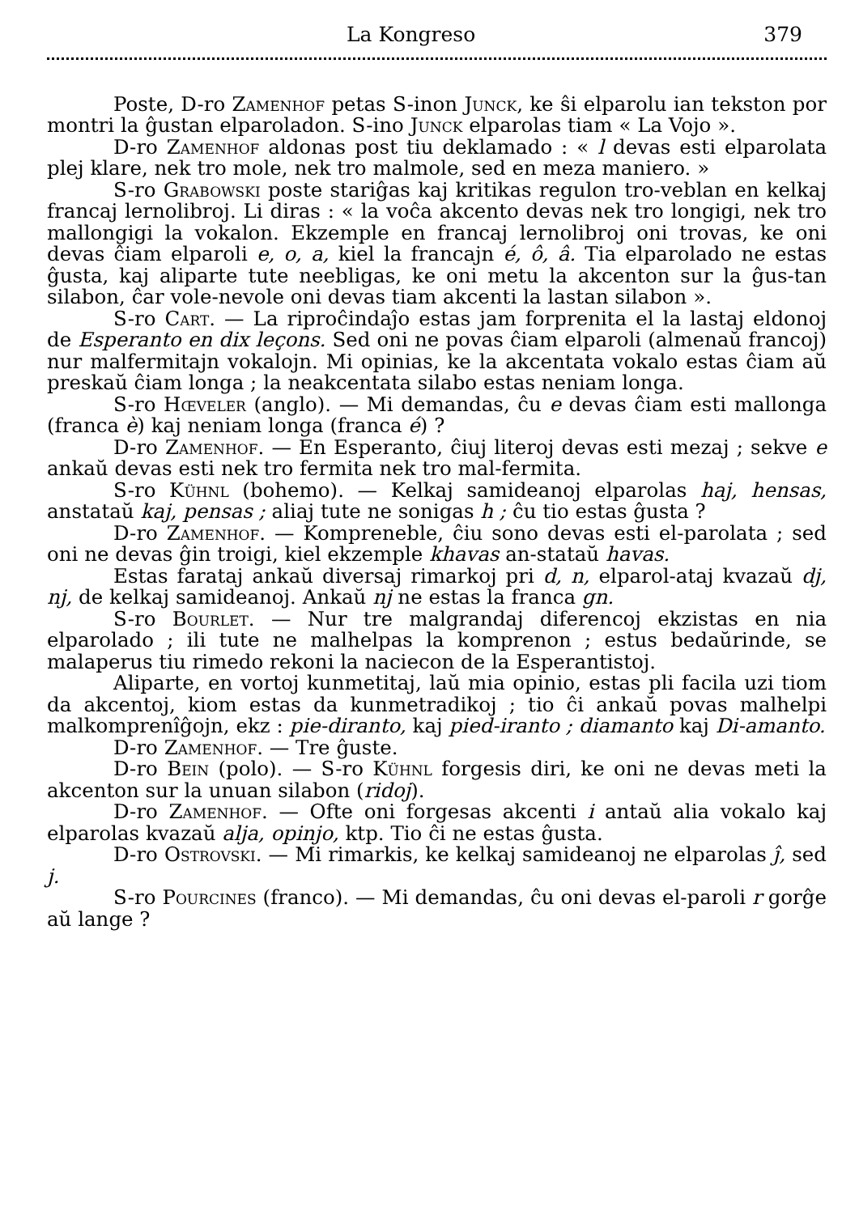La Kongreso 379
Poste, D-ro Zamenhof petas S-inon Junck, ke ŝi elparolu ian tekston por montri la ĝustan elparoladon. S-ino Junck elparolas tiam « La Vojo ».
D-ro Zamenhof aldonas post tiu deklamado : « l devas esti elparolata plej klare, nek tro mole, nek tro malmole, sed en meza maniero. »
S-ro Grabowski poste stariĝas kaj kritikas regulon tro-veblan en kelkaj francaj lernolibroj. Li diras : « la voĉa akcento devas nek tro longigi, nek tro mallongigi la vokalon. Ekzemple en francaj lernolibroj oni trovas, ke oni devas ĉiam elparoli e, o, a, kiel la francajn é, ô, â. Tia elparolado ne estas ĝusta, kaj aliparte tute neebligas, ke oni metu la akcenton sur la ĝus-tan silabon, ĉar vole-nevole oni devas tiam akcenti la lastan silabon ».
S-ro Cart. — La riproĉindaĵo estas jam forprenita el la lastaj eldonoj de Esperanto en dix leçons. Sed oni ne povas ĉiam elparoli (almenaŭ francoj) nur malfermitajn vokalojn. Mi opinias, ke la akcentata vokalo estas ĉiam aŭ preskaŭ ĉiam longa ; la neakcentata silabo estas neniam longa.
S-ro Hœveler (anglo). — Mi demandas, ĉu e devas ĉiam esti mallonga (franca è) kaj neniam longa (franca é) ?
D-ro Zamenhof. — En Esperanto, ĉiuj literoj devas esti mezaj ; sekve e ankaŭ devas esti nek tro fermita nek tro mal-fermita.
S-ro Kühnl (bohemo). — Kelkaj samideanoj elparolas haj, hensas, anstataŭ kaj, pensas ; aliaj tute ne sonigas h ; ĉu tio estas ĝusta ?
D-ro Zamenhof. — Kompreneble, ĉiu sono devas esti el-parolata ; sed oni ne devas ĝin troigi, kiel ekzemple khavas an-stataŭ havas.
Estas farataj ankaŭ diversaj rimarkoj pri d, n, elparol-ataj kvazaŭ dj, nj, de kelkaj samideanoj. Ankaŭ nj ne estas la franca gn.
S-ro Bourlet. — Nur tre malgrandaj diferencoj ekzistas en nia elparolado ; ili tute ne malhelpas la komprenon ; estus bedaŭrinde, se malaperus tiu rimedo rekoni la naciecon de la Esperantistoj.
Aliparte, en vortoj kunmetitaj, laŭ mia opinio, estas pli facila uzi tiom da akcentoj, kiom estas da kunmetradikoj ; tio ĉi ankaŭ povas malhelpi malkomprenîĝojn, ekz : pie-diranto, kaj pied-iranto ; diamanto kaj Di-amanto.
D-ro Zamenhof. — Tre ĝuste.
D-ro Bein (polo). — S-ro Kühnl forgesis diri, ke oni ne devas meti la akcenton sur la unuan silabon (ridoj).
D-ro Zamenhof. — Ofte oni forgesas akcenti i antaŭ alia vokalo kaj elparolas kvazaŭ alja, opinjo, ktp. Tio ĉi ne estas ĝusta.
D-ro Ostrovski. — Mi rimarkis, ke kelkaj samideanoj ne elparolas ĵ, sed j.
S-ro Pourcines (franco). — Mi demandas, ĉu oni devas el-paroli r gorĝe aŭ lange ?